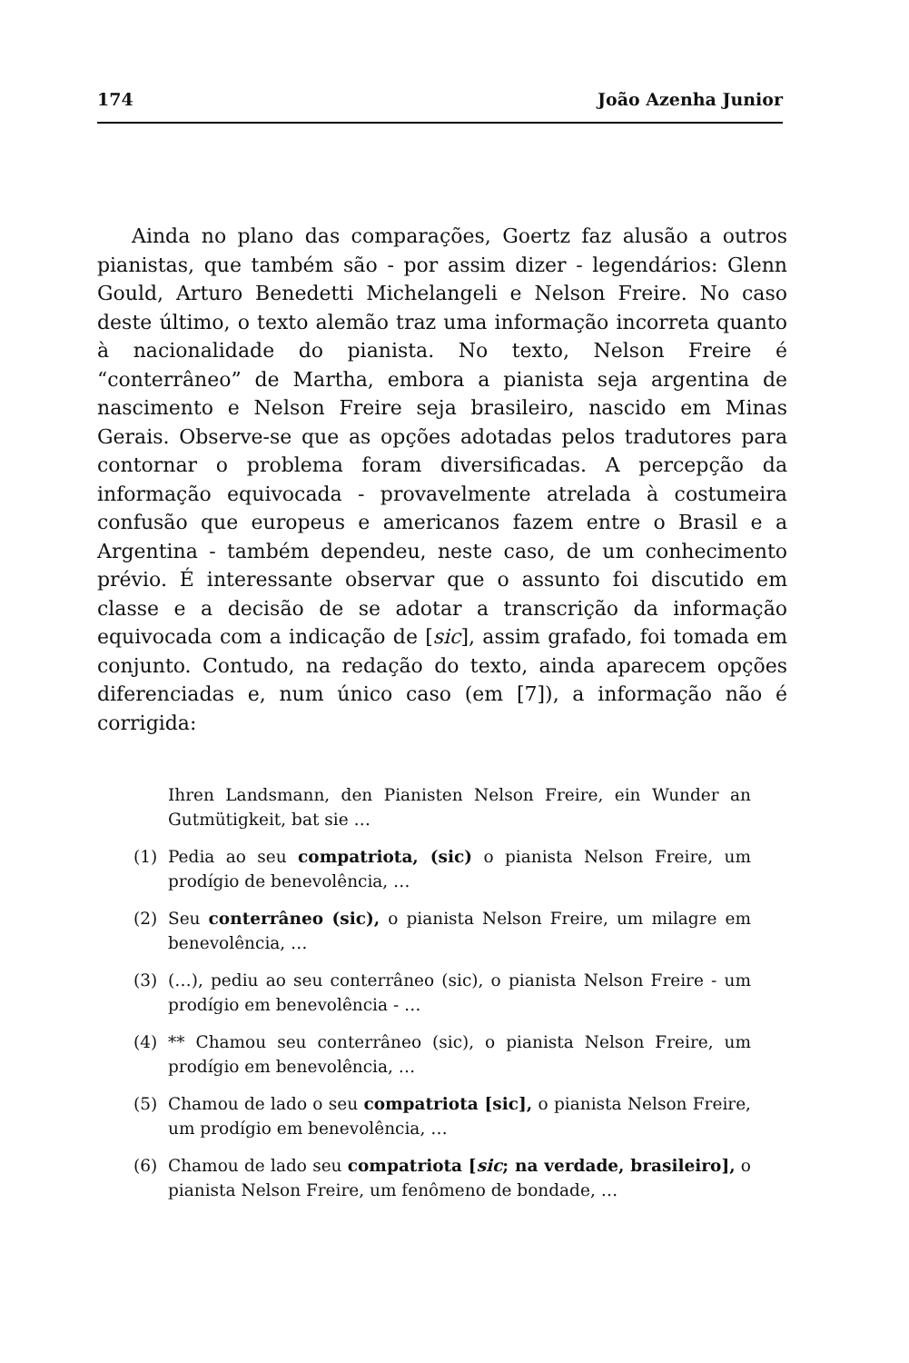174 João Azenha Junior
Ainda no plano das comparações, Goertz faz alusão a outros pianistas, que também são - por assim dizer - legendários: Glenn Gould, Arturo Benedetti Michelangeli e Nelson Freire. No caso deste último, o texto alemão traz uma informação incorreta quanto à nacionalidade do pianista. No texto, Nelson Freire é “conterrâneo” de Martha, embora a pianista seja argentina de nascimento e Nelson Freire seja brasileiro, nascido em Minas Gerais. Observe-se que as opções adotadas pelos tradutores para contornar o problema foram diversificadas. A percepção da informação equivocada - provavelmente atrelada à costumeira confusão que europeus e americanos fazem entre o Brasil e a Argentina - também dependeu, neste caso, de um conhecimento prévio. É interessante observar que o assunto foi discutido em classe e a decisão de se adotar a transcrição da informação equivocada com a indicação de [sic], assim grafado, foi tomada em conjunto. Contudo, na redação do texto, ainda aparecem opções diferenciadas e, num único caso (em [7]), a informação não é corrigida:
Ihren Landsmann, den Pianisten Nelson Freire, ein Wunder an Gutmütigkeit, bat sie …
(1) Pedia ao seu compatriota, (sic) o pianista Nelson Freire, um prodígio de benevolência, …
(2) Seu conterrâneo (sic), o pianista Nelson Freire, um milagre em benevolência, …
(3) (…), pediu ao seu conterrâneo (sic), o pianista Nelson Freire - um prodígio em benevolência - …
(4) ** Chamou seu conterrâneo (sic), o pianista Nelson Freire, um prodígio em benevolência, …
(5) Chamou de lado o seu compatriota [sic], o pianista Nelson Freire, um prodígio em benevolência, …
(6) Chamou de lado seu compatriota [sic; na verdade, brasileiro], o pianista Nelson Freire, um fenômeno de bondade, …